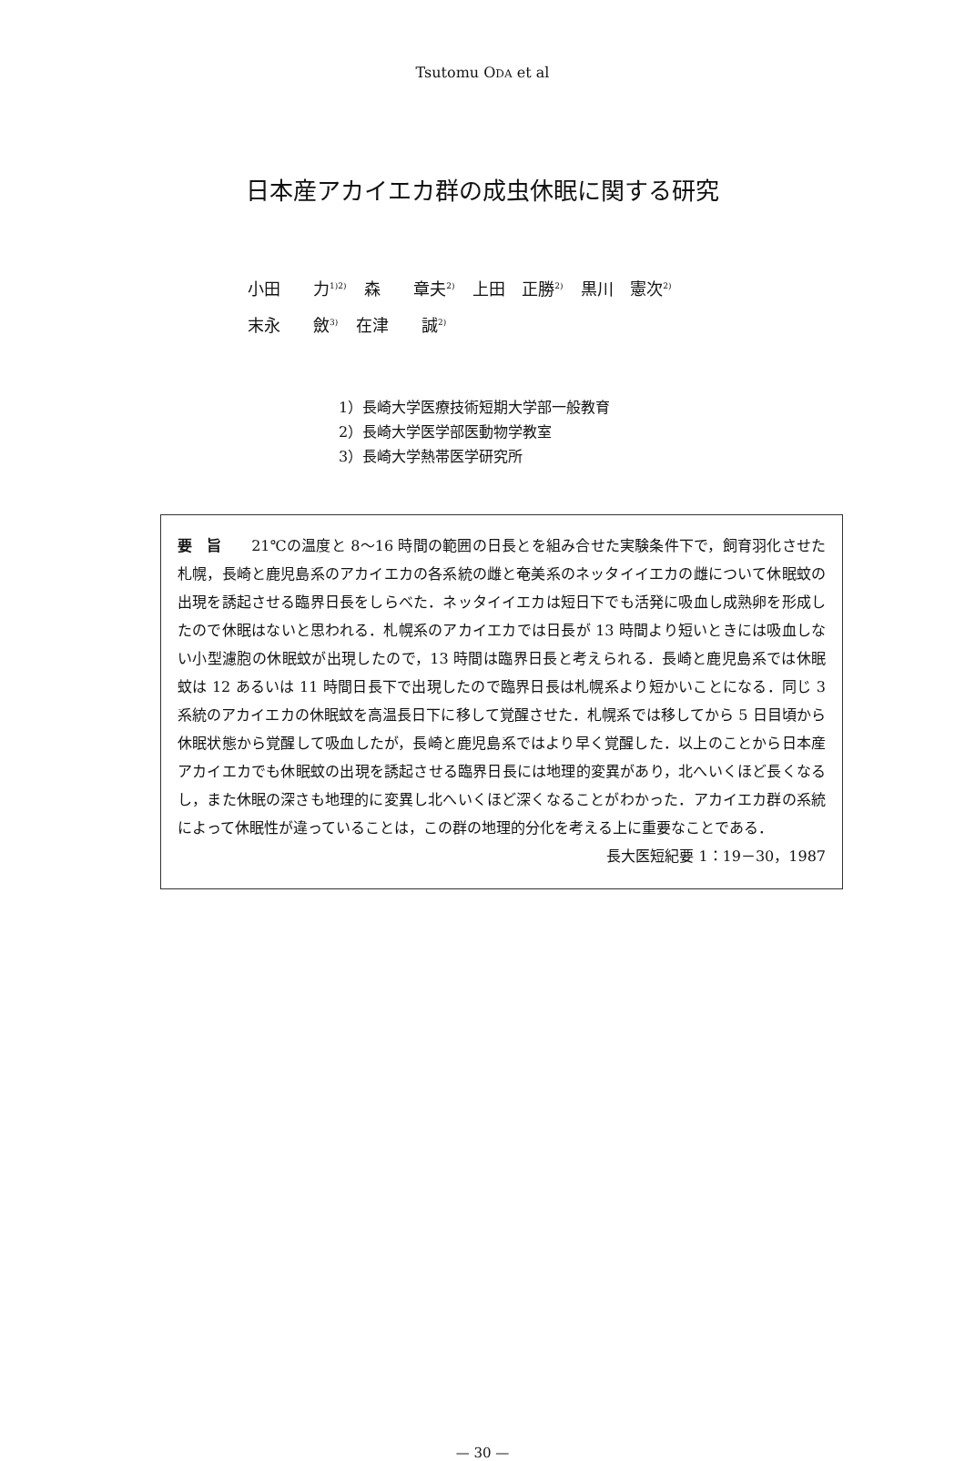Tsutomu ODA et al
日本産アカイエカ群の成虫休眠に関する研究
小田　　力<sup>1)2)</sup> 森　　章夫<sup>2)</sup> 上田　正勝<sup>2)</sup> 黒川　憲次<sup>2)</sup>
末永　　斂<sup>3)</sup> 在津　　誠<sup>2)</sup>
1）長崎大学医療技術短期大学部一般教育
2）長崎大学医学部医動物学教室
3）長崎大学熱帯医学研究所
要　旨　　21℃の温度と 8〜16 時間の範囲の日長とを組み合せた実験条件下で，飼育羽化させた札幌，長崎と鹿児島系のアカイエカの各系統の雌と奄美系のネッタイイエカの雌について休眠蚊の出現を誘起させる臨界日長をしらべた．ネッタイイエカは短日下でも活発に吸血し成熟卵を形成したので休眠はないと思われる．札幌系のアカイエカでは日長が 13 時間より短いときには吸血しない小型濾胞の休眠蚊が出現したので，13 時間は臨界日長と考えられる．長崎と鹿児島系では休眠蚊は 12 あるいは 11 時間日長下で出現したので臨界日長は札幌系より短かいことになる．同じ 3 系統のアカイエカの休眠蚊を高温長日下に移して覚醒させた．札幌系では移してから 5 日目頃から休眠状態から覚醒して吸血したが，長崎と鹿児島系ではより早く覚醒した．以上のことから日本産アカイエカでも休眠蚊の出現を誘起させる臨界日長には地理的変異があり，北へいくほど長くなるし，また休眠の深さも地理的に変異し北へいくほど深くなることがわかった．アカイエカ群の系統によって休眠性が違っていることは，この群の地理的分化を考える上に重要なことである．
長大医短紀要 1：19－30，1987
— 30 —